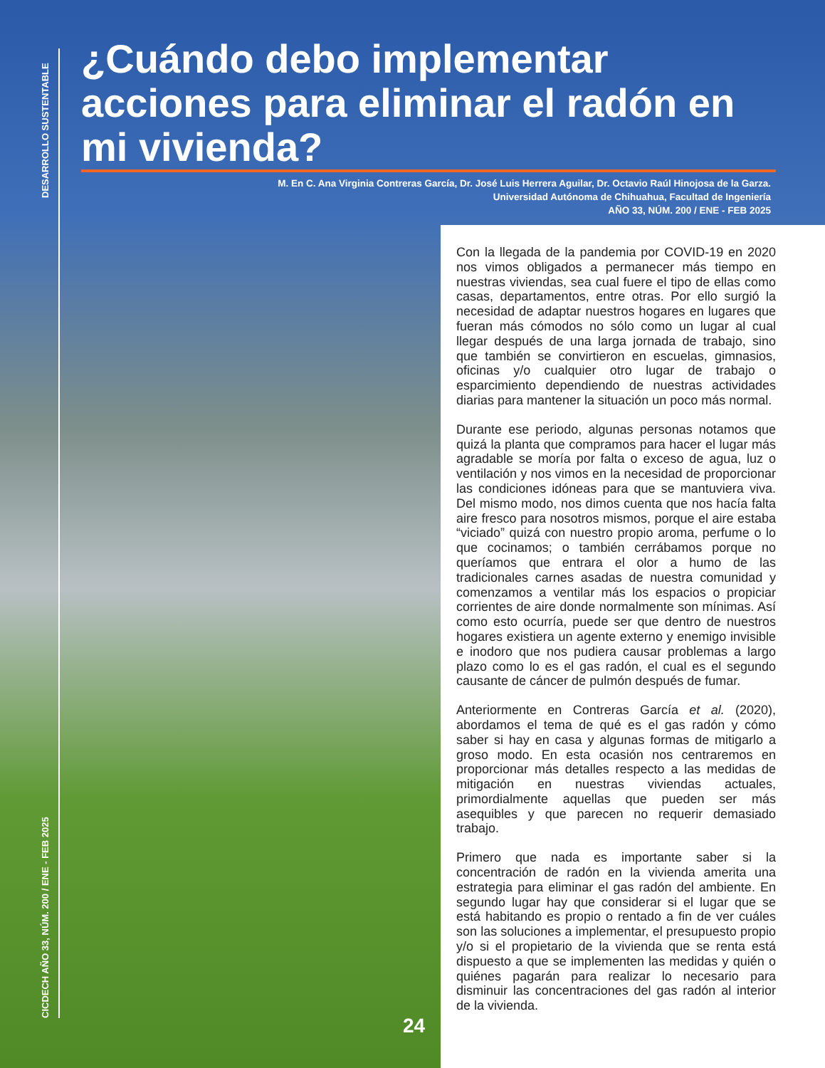DESARROLLO SUSTENTABLE
CICDECH AÑO 33, NÚM. 200 / ENE - FEB 2025
¿Cuándo debo implementar acciones para eliminar el radón en mi vivienda?
M. En C. Ana Virginia Contreras García, Dr. José Luis Herrera Aguilar, Dr. Octavio Raúl Hinojosa de la Garza.
Universidad Autónoma de Chihuahua, Facultad de Ingeniería
AÑO 33, NÚM. 200 / ENE - FEB 2025
Con la llegada de la pandemia por COVID-19 en 2020 nos vimos obligados a permanecer más tiempo en nuestras viviendas, sea cual fuere el tipo de ellas como casas, departamentos, entre otras. Por ello surgió la necesidad de adaptar nuestros hogares en lugares que fueran más cómodos no sólo como un lugar al cual llegar después de una larga jornada de trabajo, sino que también se convirtieron en escuelas, gimnasios, oficinas y/o cualquier otro lugar de trabajo o esparcimiento dependiendo de nuestras actividades diarias para mantener la situación un poco más normal.
Durante ese periodo, algunas personas notamos que quizá la planta que compramos para hacer el lugar más agradable se moría por falta o exceso de agua, luz o ventilación y nos vimos en la necesidad de proporcionar las condiciones idóneas para que se mantuviera viva. Del mismo modo, nos dimos cuenta que nos hacía falta aire fresco para nosotros mismos, porque el aire estaba “viciado” quizá con nuestro propio aroma, perfume o lo que cocinamos; o también cerrábamos porque no queríamos que entrara el olor a humo de las tradicionales carnes asadas de nuestra comunidad y comenzamos a ventilar más los espacios o propiciar corrientes de aire donde normalmente son mínimas. Así como esto ocurría, puede ser que dentro de nuestros hogares existiera un agente externo y enemigo invisible e inodoro que nos pudiera causar problemas a largo plazo como lo es el gas radón, el cual es el segundo causante de cáncer de pulmón después de fumar.
Anteriormente en Contreras García et al. (2020), abordamos el tema de qué es el gas radón y cómo saber si hay en casa y algunas formas de mitigarlo a groso modo. En esta ocasión nos centraremos en proporcionar más detalles respecto a las medidas de mitigación en nuestras viviendas actuales, primordialmente aquellas que pueden ser más asequibles y que parecen no requerir demasiado trabajo.
Primero que nada es importante saber si la concentración de radón en la vivienda amerita una estrategia para eliminar el gas radón del ambiente. En segundo lugar hay que considerar si el lugar que se está habitando es propio o rentado a fin de ver cuáles son las soluciones a implementar, el presupuesto propio y/o si el propietario de la vivienda que se renta está dispuesto a que se implementen las medidas y quién o quiénes pagarán para realizar lo necesario para disminuir las concentraciones del gas radón al interior de la vivienda.
24